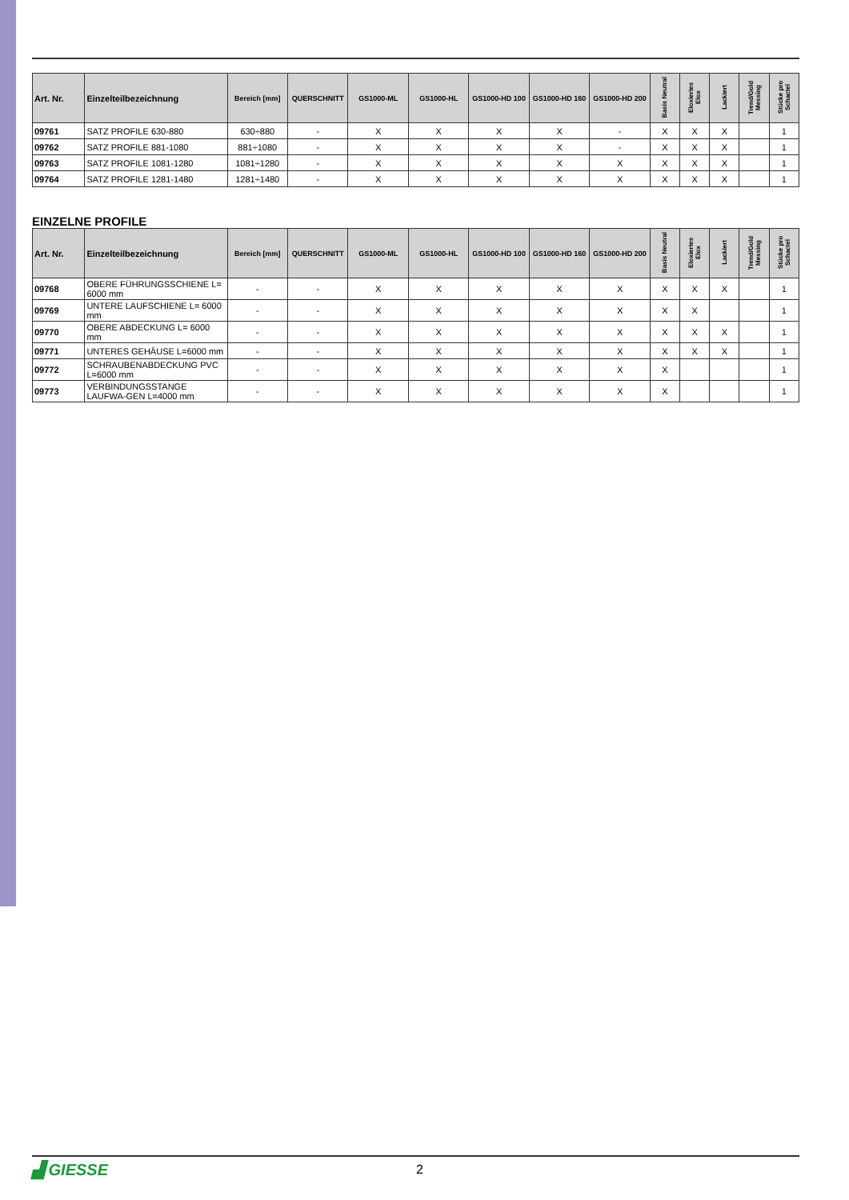| Art. Nr. | Einzelteilbezeichnung | Bereich [mm] | QUERSCHNITT | GS1000-ML | GS1000-HL | GS1000-HD 100 | GS1000-HD 160 | GS1000-HD 200 | Basis Neutral | Eloxiertes Elox | Lackiert | Trend/Gold Messing | Stücke pro Schactel |
| --- | --- | --- | --- | --- | --- | --- | --- | --- | --- | --- | --- | --- | --- |
| 09761 | SATZ PROFILE 630-880 | 630÷880 | - | X | X | X | X | - | X | X | X | | 1 |
| 09762 | SATZ PROFILE 881-1080 | 881÷1080 | - | X | X | X | X | - | X | X | X | | 1 |
| 09763 | SATZ PROFILE 1081-1280 | 1081÷1280 | - | X | X | X | X | X | X | X | X | | 1 |
| 09764 | SATZ PROFILE 1281-1480 | 1281÷1480 | - | X | X | X | X | X | X | X | X | | 1 |
EINZELNE PROFILE
| Art. Nr. | Einzelteilbezeichnung | Bereich [mm] | QUERSCHNITT | GS1000-ML | GS1000-HL | GS1000-HD 100 | GS1000-HD 160 | GS1000-HD 200 | Basis Neutral | Eloxiertes Elox | Lackiert | Trend/Gold Messing | Stücke pro Schactel |
| --- | --- | --- | --- | --- | --- | --- | --- | --- | --- | --- | --- | --- | --- |
| 09768 | OBERE FÜHRUNGSSCHIENE L= 6000 mm | - | - | X | X | X | X | X | X | X | X | | 1 |
| 09769 | UNTERE LAUFSCHIENE L= 6000 mm | - | - | X | X | X | X | X | X | X | | | 1 |
| 09770 | OBERE ABDECKUNG L= 6000 mm | - | - | X | X | X | X | X | X | X | X | | 1 |
| 09771 | UNTERES GEHÄUSE L=6000 mm | - | - | X | X | X | X | X | X | X | X | | 1 |
| 09772 | SCHRAUBENABDECKUNG PVC L=6000 mm | - | - | X | X | X | X | X | X | | | | 1 |
| 09773 | VERBINDUNGSSTANGE LAUFWA-GEN L=4000 mm | - | - | X | X | X | X | X | X | | | | 1 |
▟ GIESSE
2